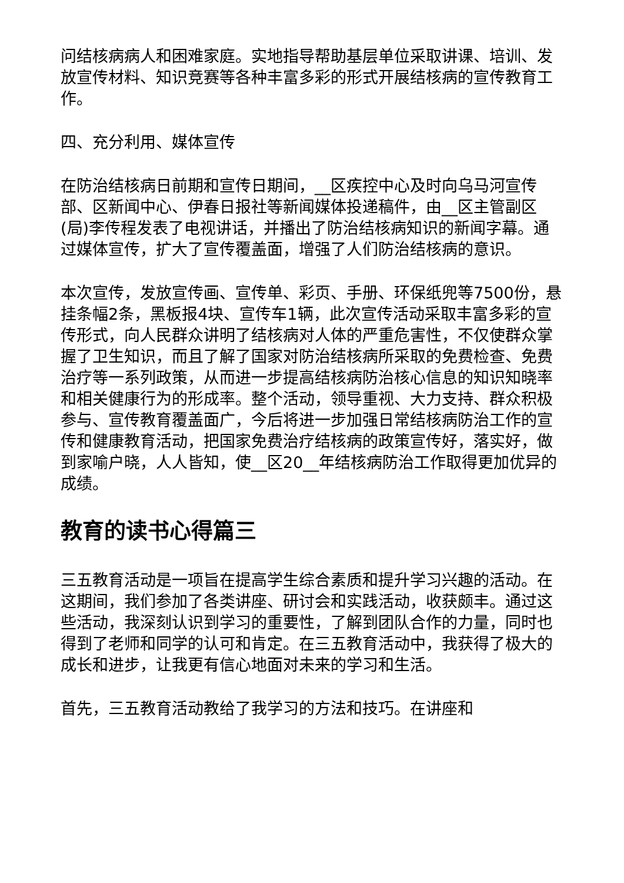问结核病病人和困难家庭。实地指导帮助基层单位采取讲课、培训、发放宣传材料、知识竞赛等各种丰富多彩的形式开展结核病的宣传教育工作。
四、充分利用、媒体宣传
在防治结核病日前期和宣传日期间，__区疾控中心及时向乌马河宣传部、区新闻中心、伊春日报社等新闻媒体投递稿件，由__区主管副区(局)李传程发表了电视讲话，并播出了防治结核病知识的新闻字幕。通过媒体宣传，扩大了宣传覆盖面，增强了人们防治结核病的意识。
本次宣传，发放宣传画、宣传单、彩页、手册、环保纸兜等7500份，悬挂条幅2条，黑板报4块、宣传车1辆，此次宣传活动采取丰富多彩的宣传形式，向人民群众讲明了结核病对人体的严重危害性，不仅使群众掌握了卫生知识，而且了解了国家对防治结核病所采取的免费检查、免费治疗等一系列政策，从而进一步提高结核病防治核心信息的知识知晓率和相关健康行为的形成率。整个活动，领导重视、大力支持、群众积极参与、宣传教育覆盖面广，今后将进一步加强日常结核病防治工作的宣传和健康教育活动，把国家免费治疗结核病的政策宣传好，落实好，做到家喻户晓，人人皆知，使__区20__年结核病防治工作取得更加优异的成绩。
教育的读书心得篇三
三五教育活动是一项旨在提高学生综合素质和提升学习兴趣的活动。在这期间，我们参加了各类讲座、研讨会和实践活动，收获颇丰。通过这些活动，我深刻认识到学习的重要性，了解到团队合作的力量，同时也得到了老师和同学的认可和肯定。在三五教育活动中，我获得了极大的成长和进步，让我更有信心地面对未来的学习和生活。
首先，三五教育活动教给了我学习的方法和技巧。在讲座和